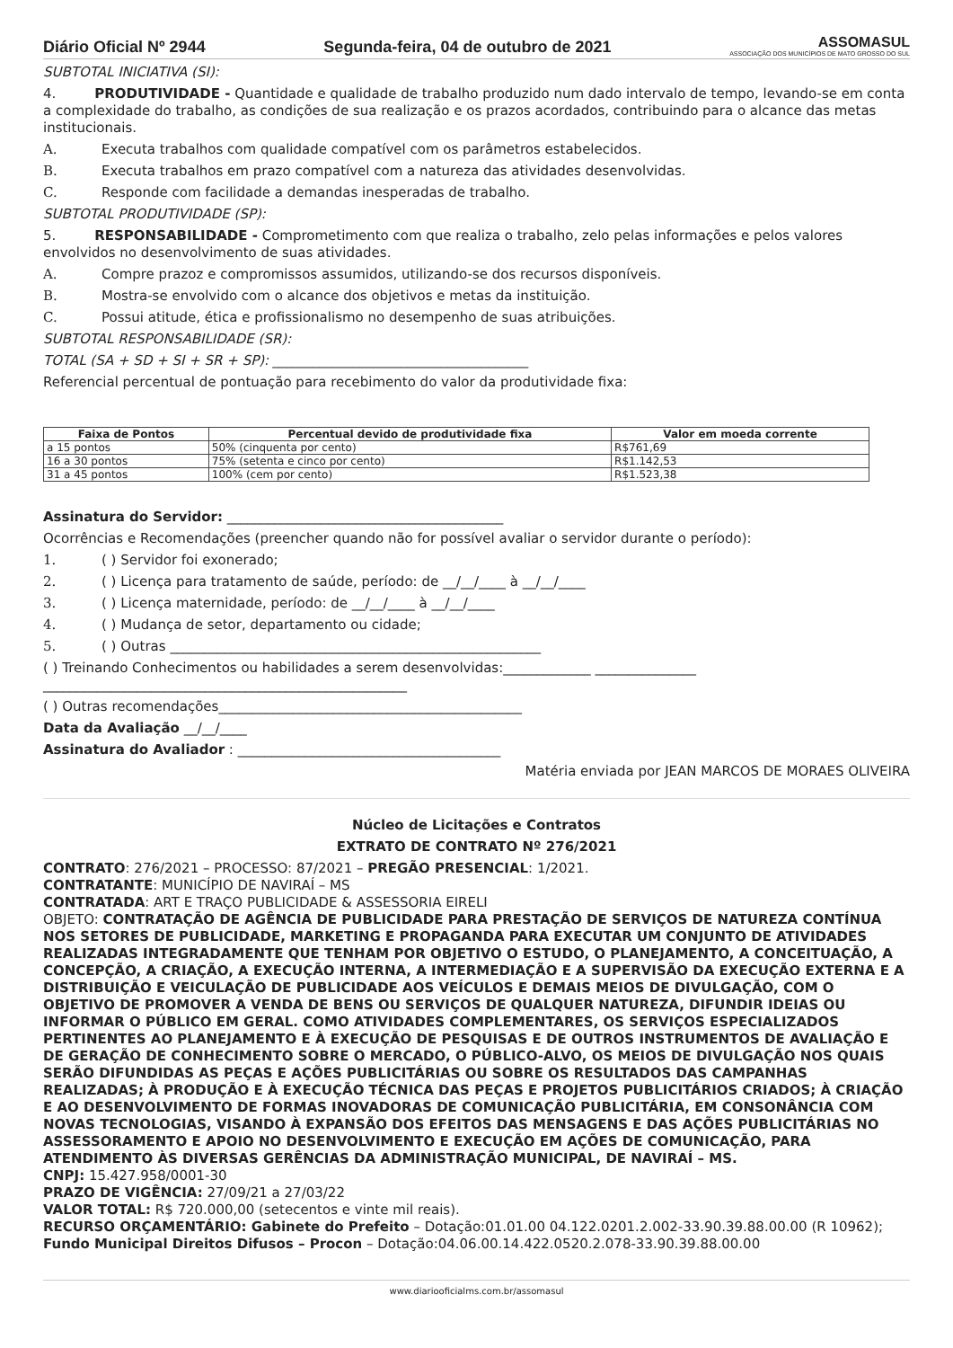Diário Oficial Nº 2944 Segunda-feira, 04 de outubro de 2021 ASSOMASUL
ASSOCIAÇÃO DOS MUNICÍPIOS DE MATO GROSSO DO SUL
SUBTOTAL INICIATIVA (SI):
4. PRODUTIVIDADE - Quantidade e qualidade de trabalho produzido num dado intervalo de tempo, levando-se em conta a complexidade do trabalho, as condições de sua realização e os prazos acordados, contribuindo para o alcance das metas institucionais.
A. Executa trabalhos com qualidade compatível com os parâmetros estabelecidos.
B. Executa trabalhos em prazo compatível com a natureza das atividades desenvolvidas.
C. Responde com facilidade a demandas inesperadas de trabalho.
SUBTOTAL PRODUTIVIDADE (SP):
5. RESPONSABILIDADE - Comprometimento com que realiza o trabalho, zelo pelas informações e pelos valores envolvidos no desenvolvimento de suas atividades.
A. Compre prazoz e compromissos assumidos, utilizando-se dos recursos disponíveis.
B. Mostra-se envolvido com o alcance dos objetivos e metas da instituição.
C. Possui atitude, ética e profissionalismo no desempenho de suas atribuições.
SUBTOTAL RESPONSABILIDADE (SR):
TOTAL (SA + SD + SI + SR + SP): ______________________________________
Referencial percentual de pontuação para recebimento do valor da produtividade fixa:
| Faixa de Pontos | Percentual devido de produtividade fixa | Valor em moeda corrente |
| --- | --- | --- |
| a 15 pontos | 50% (cinquenta por cento) | R$761,69 |
| 16 a 30 pontos | 75% (setenta e cinco por cento) | R$1.142,53 |
| 31 a 45 pontos | 100% (cem por cento) | R$1.523,38 |
Assinatura do Servidor: _________________________________________
Ocorrências e Recomendações (preencher quando não for possível avaliar o servidor durante o período):
1. ( ) Servidor foi exonerado;
2. ( ) Licença para tratamento de saúde, período: de __/__/____ à __/__/____
3. ( ) Licença maternidade, período: de __/__/____ à __/__/____
4. ( ) Mudança de setor, departamento ou cidade;
5. ( ) Outras _______________________________________________________
( ) Treinando Conhecimentos ou habilidades a serem desenvolvidas:_____________ _______________
______________________________________________________
( ) Outras recomendações_____________________________________________
Data da Avaliação __/__/____
Assinatura do Avaliador : _______________________________________
Matéria enviada por JEAN MARCOS DE MORAES OLIVEIRA
Núcleo de Licitações e Contratos
EXTRATO DE CONTRATO Nº 276/2021
CONTRATO: 276/2021 – PROCESSO: 87/2021 – PREGÃO PRESENCIAL: 1/2021.
CONTRATANTE: MUNICÍPIO DE NAVIRAÍ – MS
CONTRATADA: ART E TRAÇO PUBLICIDADE & ASSESSORIA EIRELI
OBJETO: CONTRATAÇÃO DE AGÊNCIA DE PUBLICIDADE PARA PRESTAÇÃO DE SERVIÇOS DE NATUREZA CONTÍNUA NOS SETORES DE PUBLICIDADE, MARKETING E PROPAGANDA PARA EXECUTAR UM CONJUNTO DE ATIVIDADES REALIZADAS INTEGRADAMENTE QUE TENHAM POR OBJETIVO O ESTUDO, O PLANEJAMENTO, A CONCEITUAÇÃO, A CONCEPÇÃO, A CRIAÇÃO, A EXECUÇÃO INTERNA, A INTERMEDIAÇÃO E A SUPERVISÃO DA EXECUÇÃO EXTERNA E A DISTRIBUIÇÃO E VEICULAÇÃO DE PUBLICIDADE AOS VEÍCULOS E DEMAIS MEIOS DE DIVULGAÇÃO, COM O OBJETIVO DE PROMOVER A VENDA DE BENS OU SERVIÇOS DE QUALQUER NATUREZA, DIFUNDIR IDEIAS OU INFORMAR O PÚBLICO EM GERAL. COMO ATIVIDADES COMPLEMENTARES, OS SERVIÇOS ESPECIALIZADOS PERTINENTES AO PLANEJAMENTO E À EXECUÇÃO DE PESQUISAS E DE OUTROS INSTRUMENTOS DE AVALIAÇÃO E DE GERAÇÃO DE CONHECIMENTO SOBRE O MERCADO, O PÚBLICO-ALVO, OS MEIOS DE DIVULGAÇÃO NOS QUAIS SERÃO DIFUNDIDAS AS PEÇAS E AÇÕES PUBLICITÁRIAS OU SOBRE OS RESULTADOS DAS CAMPANHAS REALIZADAS; À PRODUÇÃO E À EXECUÇÃO TÉCNICA DAS PEÇAS E PROJETOS PUBLICITÁRIOS CRIADOS; À CRIAÇÃO E AO DESENVOLVIMENTO DE FORMAS INOVADORAS DE COMUNICAÇÃO PUBLICITÁRIA, EM CONSONÂNCIA COM NOVAS TECNOLOGIAS, VISANDO À EXPANSÃO DOS EFEITOS DAS MENSAGENS E DAS AÇÕES PUBLICITÁRIAS NO ASSESSORAMENTO E APOIO NO DESENVOLVIMENTO E EXECUÇÃO EM AÇÕES DE COMUNICAÇÃO, PARA ATENDIMENTO ÀS DIVERSAS GERÊNCIAS DA ADMINISTRAÇÃO MUNICIPAL, DE NAVIRAÍ – MS.
CNPJ: 15.427.958/0001-30
PRAZO DE VIGÊNCIA: 27/09/21 a 27/03/22
VALOR TOTAL: R$ 720.000,00 (setecentos e vinte mil reais).
RECURSO ORÇAMENTÁRIO: Gabinete do Prefeito – Dotação:01.01.00 04.122.0201.2.002-33.90.39.88.00.00 (R 10962); Fundo Municipal Direitos Difusos – Procon – Dotação:04.06.00.14.422.0520.2.078-33.90.39.88.00.00
www.diariooficialms.com.br/assomasul